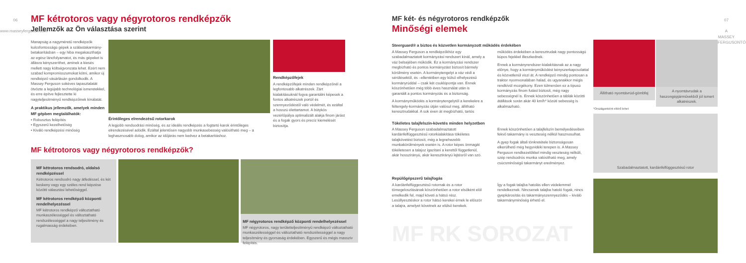06
www.masseyferguson.com
MF kétrotoros vagy négyrotoros rendképzők
Jellemzők az Ön választása szerint
Manapság a nagyméretű rendképzők kulcsfontosságú gépek a szálastakarmány-betakarításban – egy hiba megakaszthatja az egész láncfolyamatot, és más gépeket is állásra kényszeríthet, aminek a kiesés mellett nagy költségvonzata lehet. Ezért nem szabad kompromisszumokat kötni, amikor új rendképző vásárlásán gondolkodik. A Massey Ferguson sokéves tapasztalatát ötvözte a legújabb technológiai ismeretekkel, és erre építve fejlesztette ki nagyteljesítményű rendképzőinek kínálatát.
A praktikus jellemzők, amelyek minden MF gépben megtalálhatók:
• Robusztus felépítés
• Egyszerű kezelhetőség
• Kiváló rendképzési minőség
Érintőleges elrendezésű rotorkarok
A legjobb rendsodrási minőség, és az ideális rendképzés a fogtartó karok érintőleges elrendezésével adódik. Ezáltal jelentősen nagyobb munkasebesség valósítható meg – a leghasznosabb dolog, amikor az időjárás nem kedvez a betakarításhoz.
Rendképzőfejek
A rendképzőfejek minden rendképzőnél a legfontosabb alkatrészek. Zárt kialakításuknál fogva garantálni képesek a fontos alkatrészek portól és szennyeződéstől való védelmét, és ezáltal a hosszú élettartamot. A bütykös vezérlőpálya optimalizált alakja finom járást és a fogak gyors és precíz kiemelését biztosítja.
MF kétrotoros vagy négyrotoros rendképzők?
MF kétrotoros rendsodró, oldalsó rendképzéssel
Kétrotoros rendsodró nagy átfedéssel, és két keskeny vagy egy széles rend képzése közötti választási lehetőséggel.
MF kétrotoros rendképző központi rendelhelyezéssel
MF kétrotoros rendképző változtatható munkaszélességgel és változtatható rendszélességgel a nagy teljesítmény és rugalmasság érdekében.
MF négyrotoros rendképző központi rendelhelyezéssel
MF négyrotoros, nagy területteljesítményű rendképző változtatható munkaszélességgel és változtatható rendszélességgel a nagy teljesítmény és gyorsaság érdekében. Egyszerű és mégis masszív felépítés.
MF két- és négyrotoros rendképzők
Minőségi elemek
Steerguard® a biztos és közvetlen kormányzott működés érdekében
A Massey Ferguson a rendképzőkhöz egy szabadalmaztatott kormányzási rendszert kínál, amely a váz belsejében működik. Ez a kormányzási rendszer megbízható és pontos kormányzást biztosít bármely körülmény esetén. A kormánytengelyt a váz védi a sérülésektől, és –ellentétben egy külső elhelyezésű kormányrúddal – csak két csuklópontja van. Ennek köszönhetően még több éves használat után is garantált a pontos kormányzás és a biztonság.
A kormányműködés a kormánytengelytől a kerekekre a féltengely-kormányzás útján valósul meg, állítható keresztrudakkal. A sok éven át megbízható, tartós működés érdekében a keresztrudak nagy pontosságú kúpos fejekkel illeszkednek.
Ennek a kormányrendszer-kialakításnak az a nagy előnye, hogy a kormányműködést kényszerkapcsolattal és közvetlenül viszi át. A rendképző mindig pontosan a traktor nyomvonalában halad, és ugyanakkor mégis rendkívül mozgékony. Ezen túlmenően ez a típusú kormányzás finom futást biztosít, még nagy sebességnél is. Ennek köszönhetően a táblák közötti átállások során akár 40 km/h* közúti sebesség is alkalmazható.
Tökéletes talajfelszín-követés minden helyzetben
A Massey Ferguson szabadalmaztatott kardánfelfüggesztésű rotorkialakítása tökéletes talajkövetést biztosít, még a legnehezebb munkakörülmények esetén is. A rotor képes önmagát tökéletesen a talajoz igazítani a kerettől függetlenül, akár hosszirányú, akár keresztirányú lejtésről van szó. Ennek köszönhetően a talajfelszín bemélyedéseiben fekvő takarmány is veszteség nélkül hasznosulhat.
A gyep fogak általi tönkretétele biztonságosan elkerülhető még hegyvidéki terepen is. A Massey Ferguson rendkezelőkkel mindig veszteség nélküli, szép rendsodrós munka valósítható meg, amely csúcsminőségű takarmányt eredményez.
Repülőgépszerű talajfogás
A kardánfelfüggesztésű rotornak és a rotor tömegeloszlásának köszönhetően a rotor elsőként elöl emelkedik fel, majd követi a hátsó rész. Lesüllyesztéskor a rotor hátsó kerekei érnek le először a talajra, amelyet követnek az elülső kerekek.
Így a fogak talajba hatolás ellen védelemmel rendelkeznek. Nincsenek talajba hatoló fogak, nincs gyepkárosítás és takarmányszennyeződés – kiváló takarmányminőség érhető el.
MF RK SOROZAT
Állítható nyomtávrúd-gömbfej
A nyomtávrudak a haszongépjárművekből jól ismert alkatrészek.
*Országonként eltérő lehet
Szabadalmaztatott, kardánfelfüggesztésű rotor
07
A MASSEY FERGUSONTÓL